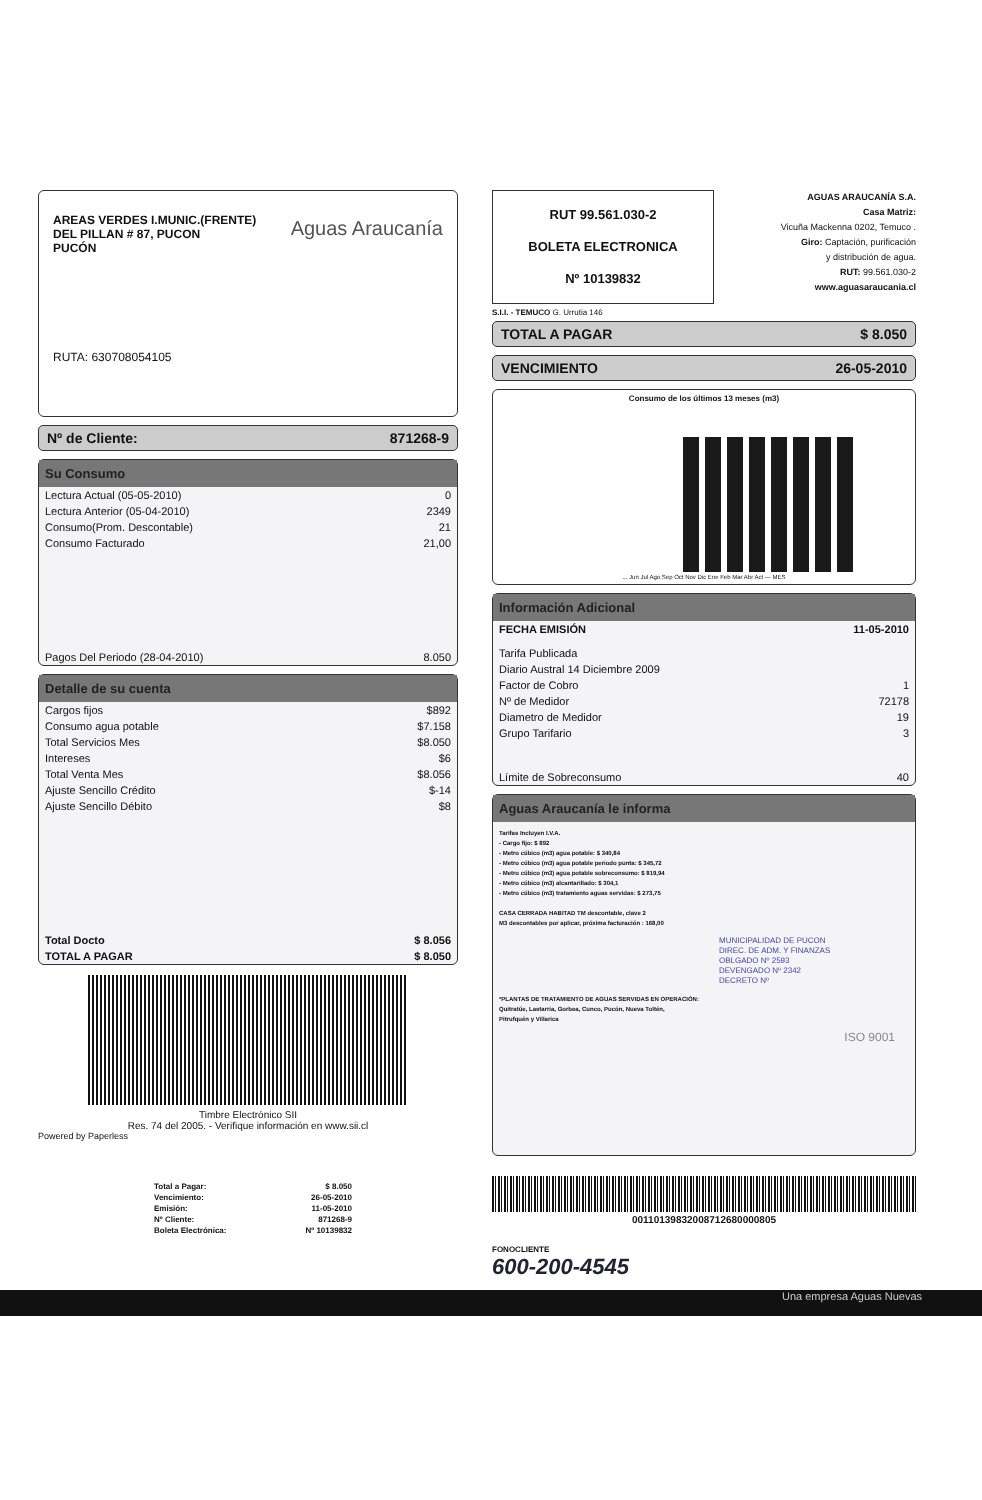AREAS VERDES I.MUNIC.(FRENTE)
DEL PILLAN # 87, PUCON
PUCÓN
Aguas Araucanía
RUTA: 630708054105
Nº de Cliente: 871268-9
Su Consumo
| Lectura Actual (05-05-2010) | 0 |
| Lectura Anterior (05-04-2010) | 2349 |
| Consumo(Prom. Descontable) | 21 |
| Consumo Facturado | 21,00 |
| Pagos Del Periodo (28-04-2010) | 8.050 |
Detalle de su cuenta
| Cargos fijos | $892 |
| Consumo agua potable | $7.158 |
| Total Servicios Mes | $8.050 |
| Intereses | $6 |
| Total Venta Mes | $8.056 |
| Ajuste Sencillo Crédito | $-14 |
| Ajuste Sencillo Débito | $8 |
| Total Docto | $ 8.056 |
| TOTAL A PAGAR | $ 8.050 |
Timbre Electrónico SII
Res. 74 del 2005. - Verifique información en www.sii.cl
Powered by Paperless
| Total a Pagar: | $ 8.050 |
| Vencimiento: | 26-05-2010 |
| Emisión: | 11-05-2010 |
| Nº Cliente: | 871268-9 |
| Boleta Electrónica: | Nº 10139832 |
RUT 99.561.030-2
BOLETA ELECTRONICA
Nº 10139832
AGUAS ARAUCANÍA S.A.
Casa Matriz:
Vicuña Mackenna 0202, Temuco .
Giro: Captación, purificación
y distribución de agua.
RUT: 99.561.030-2
www.aguasaraucania.cl
S.I.I. - TEMUCO G. Urrutia 146
TOTAL A PAGAR $ 8.050
VENCIMIENTO 26-05-2010
Consumo de los últimos 13 meses (m3)
... Jun Jul Ago Sep Oct Nov Dic Ene Feb Mar Abr Act — MES
Información Adicional
| FECHA EMISIÓN | 11-05-2010 |
| Tarifa Publicada | |
| Diario Austral 14 Diciembre 2009 | |
| Factor de Cobro | 1 |
| Nº de Medidor | 72178 |
| Diametro de Medidor | 19 |
| Grupo Tarifario | 3 |
| Límite de Sobreconsumo | 40 |
Aguas Araucanía le informa
Tarifas Incluyen I.V.A.
- Cargo fijo: $ 892
- Metro cúbico (m3) agua potable: $ 340,84
- Metro cúbico (m3) agua potable periodo punta: $ 345,72
- Metro cúbico (m3) agua potable sobreconsumo: $ 819,94
- Metro cúbico (m3) alcantarillado: $ 304,1
- Metro cúbico (m3) tratamiento aguas servidas: $ 273,75
CASA CERRADA HABITAD TM descontable, clave 2
M3 descontables por aplicar, próxima facturación : 168,00
MUNICIPALIDAD DE PUCON
DIREC. DE ADM. Y FINANZAS
OBLGADO Nº 2593
DEVENGADO Nº 2342
DECRETO Nº
*PLANTAS DE TRATAMIENTO DE AGUAS SERVIDAS EN OPERACIÓN:
Quitratúe, Lastarria, Gorbea, Cunco, Pucón, Nueva Toltén,
Pitrufquén y Villarica
ISO 9001
00110139832008712680000805
FONOCLIENTE
600-200-4545
Una empresa Aguas Nuevas